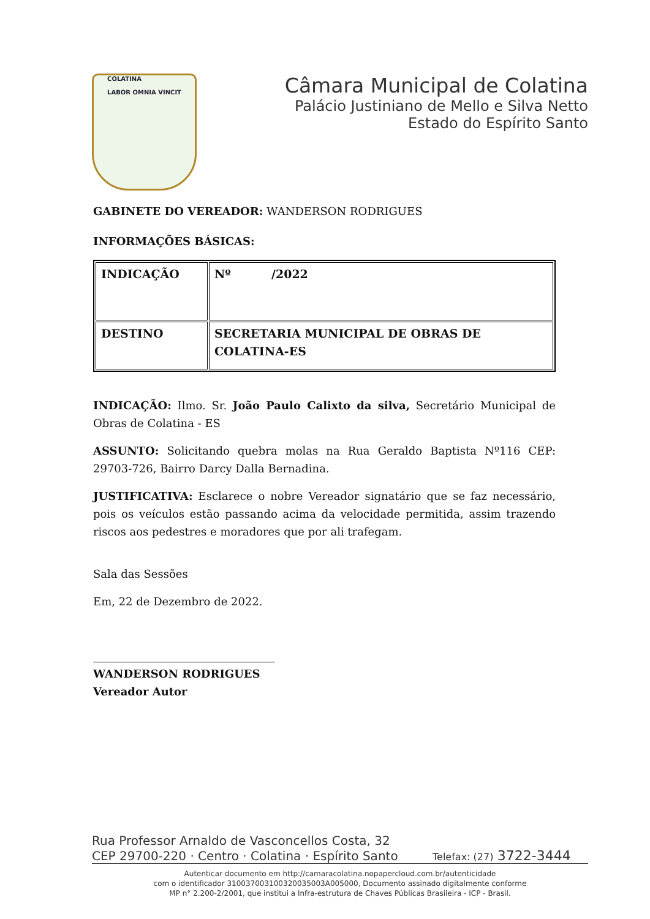COLATINA
LABOR OMNIA VINCIT
Câmara Municipal de Colatina
Palácio Justiniano de Mello e Silva Netto
Estado do Espírito Santo
GABINETE DO VEREADOR: WANDERSON RODRIGUES
INFORMAÇÕES BÁSICAS:
| INDICAÇÃO | Nº /2022 |
| DESTINO | SECRETARIA MUNICIPAL DE OBRAS DE COLATINA-ES |
INDICAÇÃO: Ilmo. Sr. João Paulo Calixto da silva, Secretário Municipal de Obras de Colatina - ES
ASSUNTO: Solicitando quebra molas na Rua Geraldo Baptista Nº116 CEP: 29703-726, Bairro Darcy Dalla Bernadina.
JUSTIFICATIVA: Esclarece o nobre Vereador signatário que se faz necessário, pois os veículos estão passando acima da velocidade permitida, assim trazendo riscos aos pedestres e moradores que por ali trafegam.
Sala das Sessões
Em, 22 de Dezembro de 2022.
_________________________________
WANDERSON RODRIGUES
Vereador Autor
Rua Professor Arnaldo de Vasconcellos Costa, 32
CEP 29700-220 · Centro · Colatina · Espírito Santo Telefax: (27) 3722-3444
Autenticar documento em http://camaracolatina.nopapercloud.com.br/autenticidade
com o identificador 310037003100320035003A005000, Documento assinado digitalmente conforme
MP n° 2.200-2/2001, que institui a Infra-estrutura de Chaves Públicas Brasileira - ICP - Brasil.